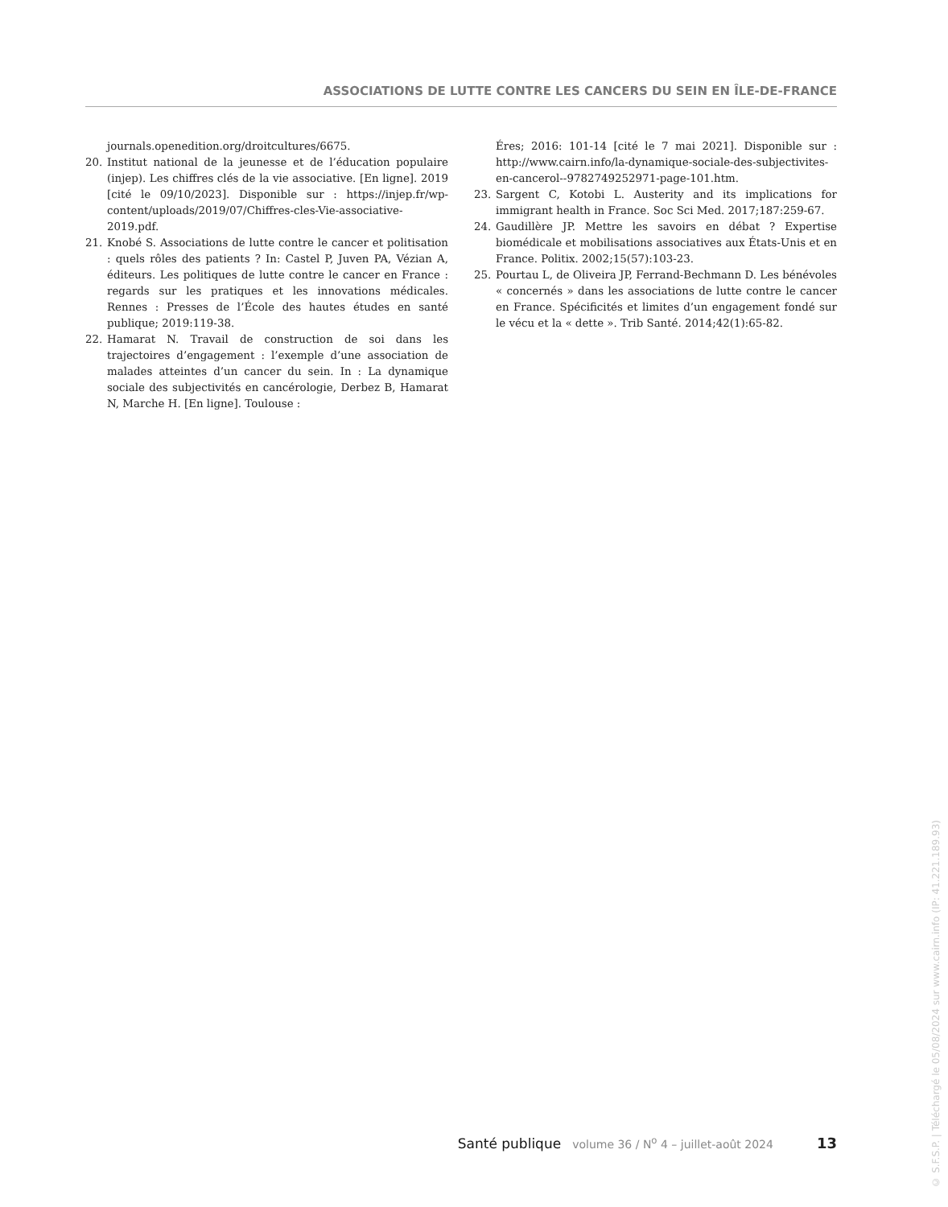ASSOCIATIONS DE LUTTE CONTRE LES CANCERS DU SEIN EN ÎLE-DE-FRANCE
journals.openedition.org/droitcultures/6675.
20. Institut national de la jeunesse et de l’éducation populaire (injep). Les chiffres clés de la vie associative. [En ligne]. 2019 [cité le 09/10/2023]. Disponible sur : https://injep.fr/wp-content/uploads/2019/07/Chiffres-cles-Vie-associative-2019.pdf.
21. Knobé S. Associations de lutte contre le cancer et politisation : quels rôles des patients ? In: Castel P, Juven PA, Vézian A, éditeurs. Les politiques de lutte contre le cancer en France : regards sur les pratiques et les innovations médicales. Rennes : Presses de l’École des hautes études en santé publique; 2019:119-38.
22. Hamarat N. Travail de construction de soi dans les trajectoires d’engagement : l’exemple d’une association de malades atteintes d’un cancer du sein. In : La dynamique sociale des subjectivités en cancérologie, Derbez B, Hamarat N, Marche H. [En ligne]. Toulouse :
Éres; 2016: 101-14 [cité le 7 mai 2021]. Disponible sur : http://www.cairn.info/la-dynamique-sociale-des-subjectivites-en-cancerol--9782749252971-page-101.htm.
23. Sargent C, Kotobi L. Austerity and its implications for immigrant health in France. Soc Sci Med. 2017;187:259-67.
24. Gaudillère JP. Mettre les savoirs en débat ? Expertise biomédicale et mobilisations associatives aux États-Unis et en France. Politix. 2002;15(57):103-23.
25. Pourtau L, de Oliveira JP, Ferrand-Bechmann D. Les bénévoles « concernés » dans les associations de lutte contre le cancer en France. Spécificités et limites d’un engagement fondé sur le vécu et la « dette ». Trib Santé. 2014;42(1):65-82.
Santé publique volume 36 / N<sup>o</sup> 4 – juillet-août 2024 13
© S.F.S.P. | Téléchargé le 05/08/2024 sur www.cairn.info (IP: 41.221.189.93)